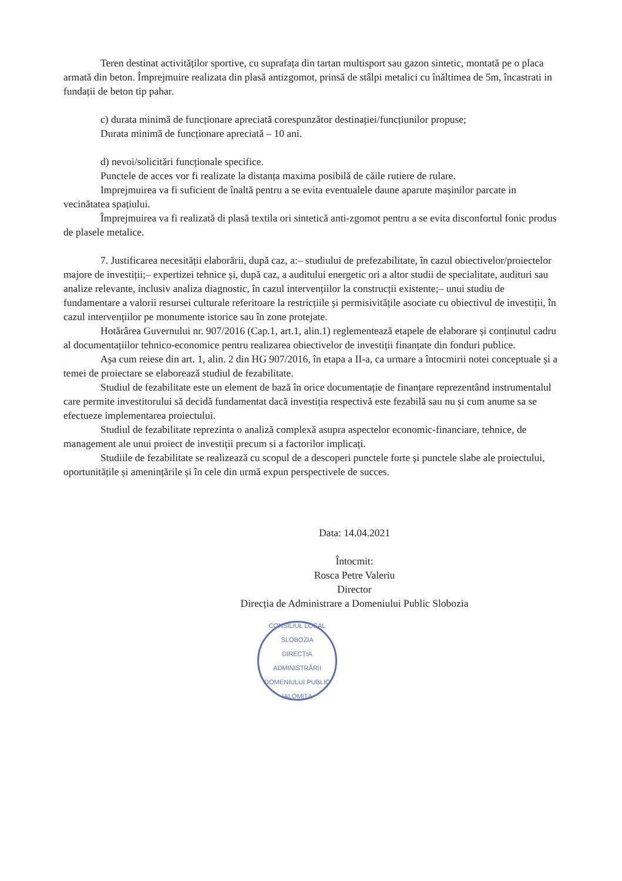Teren destinat activităților sportive, cu suprafața din tartan multisport sau gazon sintetic, montată pe o placa armată din beton. Împrejmuire realizata din plasă antizgomot, prinsă de stâlpi metalici cu înăltimea de 5m, încastrati in fundații de beton tip pahar.
c) durata minimă de funcționare apreciată corespunzător destinației/funcțiunilor propuse;
Durata minimă de funcționare apreciată – 10 ani.
d) nevoi/solicitări funcționale specifice.
Punctele de acces vor fi realizate la distanța maxima posibilă de căile rutiere de rulare.
Imprejmuirea va fi suficient de înaltă pentru a se evita eventualele daune aparute mașinilor parcate in vecinătatea spațiului.
Împrejmuirea va fi realizată di plasă textila ori sintetică anti-zgomot pentru a se evita disconfortul fonic produs de plasele metalice.
7. Justificarea necesității elaborării, după caz, a:– studiului de prefezabilitate, în cazul obiectivelor/proiectelor majore de investiții;– expertizei tehnice și, după caz, a auditului energetic ori a altor studii de specialitate, audituri sau analize relevante, inclusiv analiza diagnostic, în cazul intervențiilor la construcții existente;– unui studiu de fundamentare a valorii resursei culturale referitoare la restricțiile și permisivitățile asociate cu obiectivul de investiții, în cazul intervențiilor pe monumente istorice sau în zone protejate.
Hotărârea Guvernului nr. 907/2016 (Cap.1, art.1, alin.1) reglementează etapele de elaborare și conținutul cadru al documentațiilor tehnico-economice pentru realizarea obiectivelor de investiții finanțate din fonduri publice.
Așa cum reiese din art. 1, alin. 2 din HG 907/2016, în etapa a II-a, ca urmare a întocmirii notei conceptuale și a temei de proiectare se elaborează studiul de fezabilitate.
Studiul de fezabilitate este un element de bază în orice documentație de finanțare reprezentând instrumentalul care permite investitorului să decidă fundamentat dacă investiția respectivă este fezabilă sau nu și cum anume sa se efectueze implementarea proiectului.
Studiul de fezabilitate reprezinta o analiză complexă asupra aspectelor economic-financiare, tehnice, de management ale unui proiect de investiții precum si a factorilor implicați.
Studiile de fezabilitate se realizează cu scopul de a descoperi punctele forte și punctele slabe ale proiectului, oportunitățile și amenințările și în cele din urmă expun perspectivele de succes.
Data: 14.04.2021
Întocmit:
Rosca Petre Valeriu
Director
Direcția de Administrare a Domeniului Public Slobozia
CONSILIUL LOCAL SLOBOZIA
DIRECȚIA ADMINISTRĂRII DOMENIULUI PUBLIC
IALOMIȚA